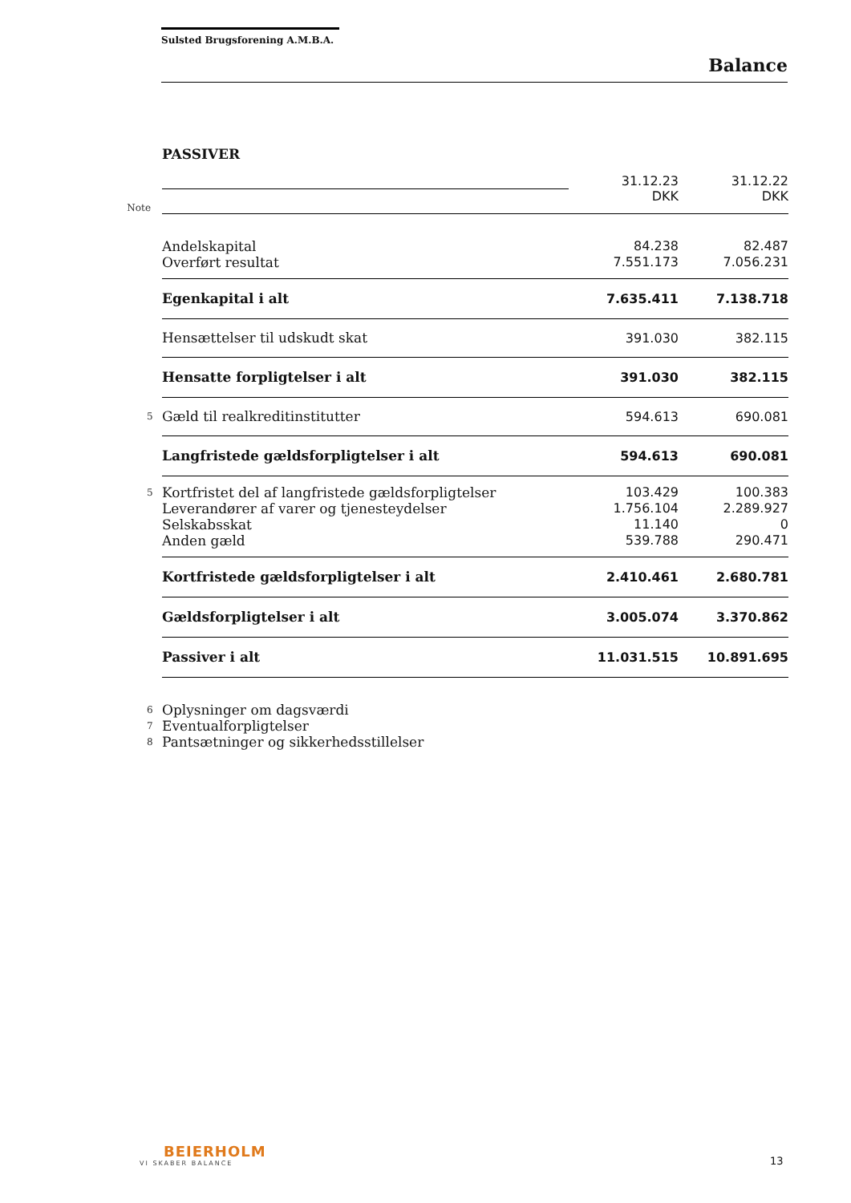Sulsted Brugsforening A.M.B.A.
Balance
PASSIVER
| | | 31.12.23 | 31.12.22 |
| Note | | DKK | DKK |
| | Andelskapital | 84.238 | 82.487 |
| | Overført resultat | 7.551.173 | 7.056.231 |
| | Egenkapital i alt | 7.635.411 | 7.138.718 |
| | Hensættelser til udskudt skat | 391.030 | 382.115 |
| | Hensatte forpligtelser i alt | 391.030 | 382.115 |
| 5 | Gæld til realkreditinstitutter | 594.613 | 690.081 |
| | Langfristede gældsforpligtelser i alt | 594.613 | 690.081 |
| 5 | Kortfristet del af langfristede gældsforpligtelser | 103.429 | 100.383 |
| | Leverandører af varer og tjenesteydelser | 1.756.104 | 2.289.927 |
| | Selskabsskat | 11.140 | 0 |
| | Anden gæld | 539.788 | 290.471 |
| | Kortfristede gældsforpligtelser i alt | 2.410.461 | 2.680.781 |
| | Gældsforpligtelser i alt | 3.005.074 | 3.370.862 |
| | Passiver i alt | 11.031.515 | 10.891.695 |
| 6 | Oplysninger om dagsværdi | | |
| 7 | Eventualforpligtelser | | |
| 8 | Pantsætninger og sikkerhedsstillelser | | |
BEIERHOLM
VI SKABER BALANCE
13